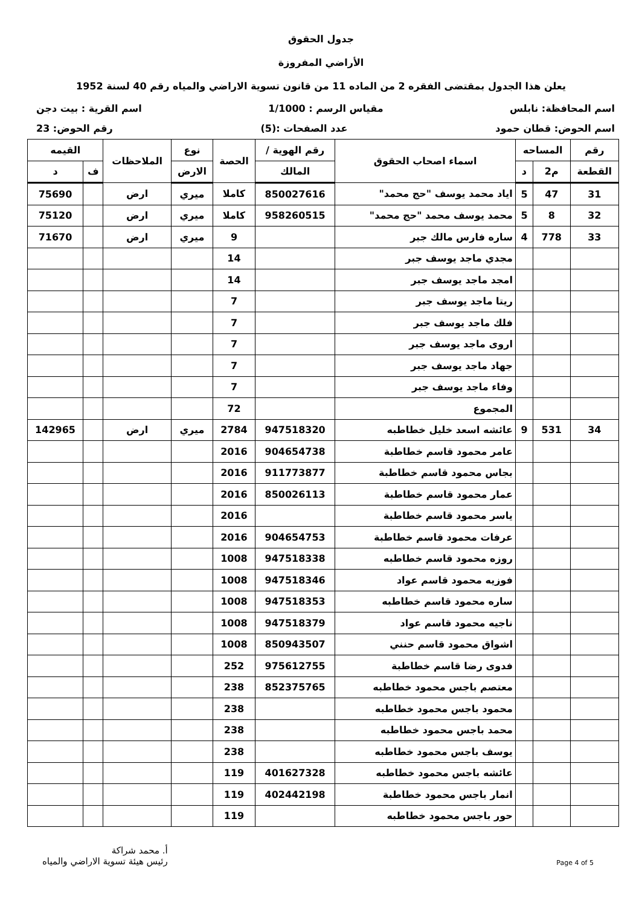جدول الحقوق
الأراضي المفروزة
يعلن هذا الجدول بمقتضى الفقره 2 من الماده 11 من قانون تسوية الاراضي والمياه رقم 40 لسنة 1952
اسم المحافظة: نابلس مقياس الرسم : 1/1000 اسم القرية : بيت دجن
اسم الحوض: قطان حمود عدد الصفحات :(5) رقم الحوض: 23
| رقم | المساحه | | اسماء اصحاب الحقوق | رقم الهوية / | الحصة | نوع | الملاحظات | القيمه | |
| --- | --- | --- | --- | --- | --- | --- | --- | --- | --- |
| القطعة | م2 | د | | المالك | | الارض | | ف | د |
| 31 | 47 | 5 | اياد محمد يوسف "حج محمد" | 850027616 | كاملا | ميري | ارض | | 75690 |
| 32 | 8 | 5 | محمد يوسف محمد "حج محمد" | 958260515 | كاملا | ميري | ارض | | 75120 |
| 33 | 778 | 4 | ساره فارس مالك جبر | | 9 | ميري | ارض | | 71670 |
| | | | مجدي ماجد يوسف جبر | | 14 | | | | |
| | | | امجد ماجد يوسف جبر | | 14 | | | | |
| | | | ريتا ماجد يوسف جبر | | 7 | | | | |
| | | | فلك ماجد يوسف جبر | | 7 | | | | |
| | | | اروى ماجد يوسف جبر | | 7 | | | | |
| | | | جهاد ماجد يوسف جبر | | 7 | | | | |
| | | | وفاء ماجد يوسف جبر | | 7 | | | | |
| | | | المجموع | | 72 | | | | |
| 34 | 531 | 9 | عائشه اسعد خليل خطاطبه | 947518320 | 2784 | ميري | ارض | | 142965 |
| | | | عامر محمود قاسم خطاطبة | 904654738 | 2016 | | | | |
| | | | بجاس محمود قاسم خطاطبة | 911773877 | 2016 | | | | |
| | | | عمار محمود قاسم خطاطبة | 850026113 | 2016 | | | | |
| | | | ياسر محمود قاسم خطاطبة | | 2016 | | | | |
| | | | عرفات محمود قاسم خطاطبة | 904654753 | 2016 | | | | |
| | | | روزه محمود قاسم خطاطبه | 947518338 | 1008 | | | | |
| | | | فوزيه محمود قاسم عواد | 947518346 | 1008 | | | | |
| | | | ساره محمود قاسم خطاطبه | 947518353 | 1008 | | | | |
| | | | ناجيه محمود قاسم عواد | 947518379 | 1008 | | | | |
| | | | اشواق محمود قاسم حنني | 850943507 | 1008 | | | | |
| | | | فدوى رضا قاسم خطاطبة | 975612755 | 252 | | | | |
| | | | معتصم باجس محمود خطاطبه | 852375765 | 238 | | | | |
| | | | محمود باجس محمود خطاطبه | | 238 | | | | |
| | | | محمد باجس محمود خطاطبه | | 238 | | | | |
| | | | يوسف باجس محمود خطاطبه | | 238 | | | | |
| | | | عائشه باجس محمود خطاطبه | 401627328 | 119 | | | | |
| | | | انمار باجس محمود خطاطبة | 402442198 | 119 | | | | |
| | | | حور باجس محمود خطاطبه | | 119 | | | | |
Page 4 of 5 أ. محمد شراكة
رئيس هيئة تسوية الاراضي والمياه